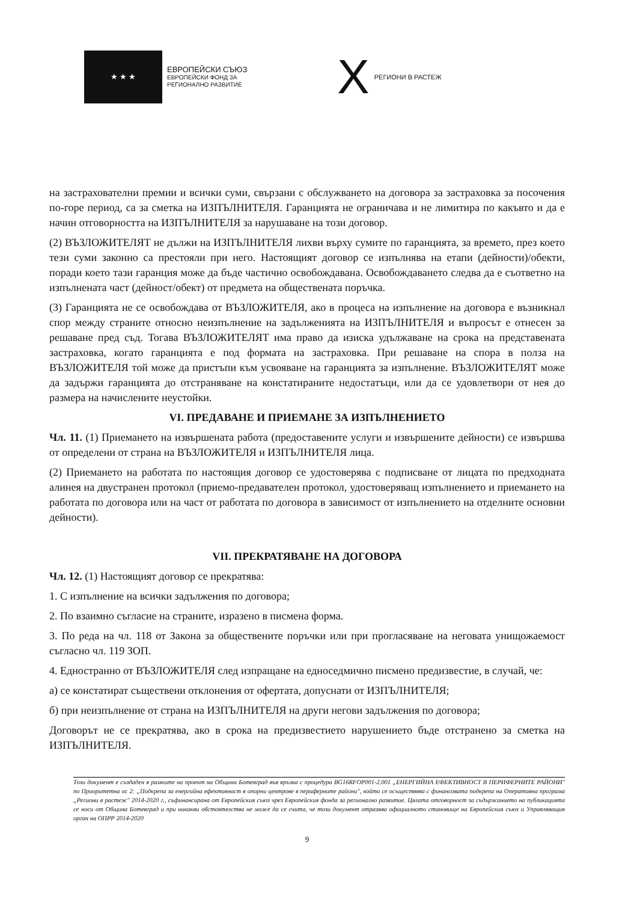★ ★ ★
ЕВРОПЕЙСКИ СЪЮЗ
ЕВРОПЕЙСКИ ФОНД ЗА
РЕГИОНАЛНО РАЗВИТИЕ
X
РЕГИОНИ В РАСТЕЖ
на застрахователни премии и всички суми, свързани с обслужването на договора за застраховка за посочения по-горе период, са за сметка на ИЗПЪЛНИТЕЛЯ. Гаранцията не ограничава и не лимитира по какъвто и да е начин отговорността на ИЗПЪЛНИТЕЛЯ за нарушаване на този договор.
(2) ВЪЗЛОЖИТЕЛЯТ не дължи на ИЗПЪЛНИТЕЛЯ лихви върху сумите по гаранцията, за времето, през което тези суми законно са престояли при него. Настоящият договор се изпълнява на етапи (дейности)/обекти, поради което тази гаранция може да бъде частично освобождавана. Освобождаването следва да е съответно на изпълнената част (дейност/обект) от предмета на обществената поръчка.
(3) Гаранцията не се освобождава от ВЪЗЛОЖИТЕЛЯ, ако в процеса на изпълнение на договора е възникнал спор между страните относно неизпълнение на задълженията на ИЗПЪЛНИТЕЛЯ и въпросът е отнесен за решаване пред съд. Тогава ВЪЗЛОЖИТЕЛЯТ има право да изиска удължаване на срока на представената застраховка, когато гаранцията е под формата на застраховка. При решаване на спора в полза на ВЪЗЛОЖИТЕЛЯ той може да пристъпи към усвояване на гаранцията за изпълнение. ВЪЗЛОЖИТЕЛЯТ може да задържи гаранцията до отстраняване на констатираните недостатъци, или да се удовлетвори от нея до размера на начислените неустойки.
VI. ПРЕДАВАНЕ И ПРИЕМАНЕ ЗА ИЗПЪЛНЕНИЕТО
Чл. 11. (1) Приемането на извършената работа (предоставените услуги и извършените дейности) се извършва от определени от страна на ВЪЗЛОЖИТЕЛЯ и ИЗПЪЛНИТЕЛЯ лица.
(2) Приемането на работата по настоящия договор се удостоверява с подписване от лицата по предходната алинея на двустранен протокол (приемо-предавателен протокол, удостоверяващ изпълнението и приемането на работата по договора или на част от работата по договора в зависимост от изпълнението на отделните основни дейности).
VII. ПРЕКРАТЯВАНЕ НА ДОГОВОРА
Чл. 12. (1) Настоящият договор се прекратява:
1. С изпълнение на всички задължения по договора;
2. По взаимно съгласие на страните, изразено в писмена форма.
3. По реда на чл. 118 от Закона за обществените поръчки или при прогласяване на неговата унищожаемост съгласно чл. 119 ЗОП.
4. Едностранно от ВЪЗЛОЖИТЕЛЯ след изпращане на едноседмично писмено предизвестие, в случай, че:
а) се констатират съществени отклонения от офертата, допуснати от ИЗПЪЛНИТЕЛЯ;
б) при неизпълнение от страна на ИЗПЪЛНИТЕЛЯ на други негови задължения по договора;
Договорът не се прекратява, ако в срока на предизвестието нарушението бъде отстранено за сметка на ИЗПЪЛНИТЕЛЯ.
Този документ е създаден в рамките на проект на Община Ботевград във връзка с процедура BG16RFOP001-2.001 „ЕНЕРГИЙНА ЕФЕКТИВНОСТ В ПЕРИФЕРНИТЕ РАЙОНИ" по Приоритетна ос 2: „Подкрепа за енергийна ефективност в опорни центрове в периферните райони", който се осъществява с финансовата подкрепа на Оперативна програма „Региони в растеж" 2014-2020 г., съфинансирана от Европейския съюз чрез Европейския фонда за регионално развитие. Цялата отговорност за съдържанието на публикацията се носи от Община Ботевград и при никакви обстоятелства не може да се счита, че този документ отразява официалното становище на Европейския съюз и Управляващия орган на ОПРР 2014-2020
9